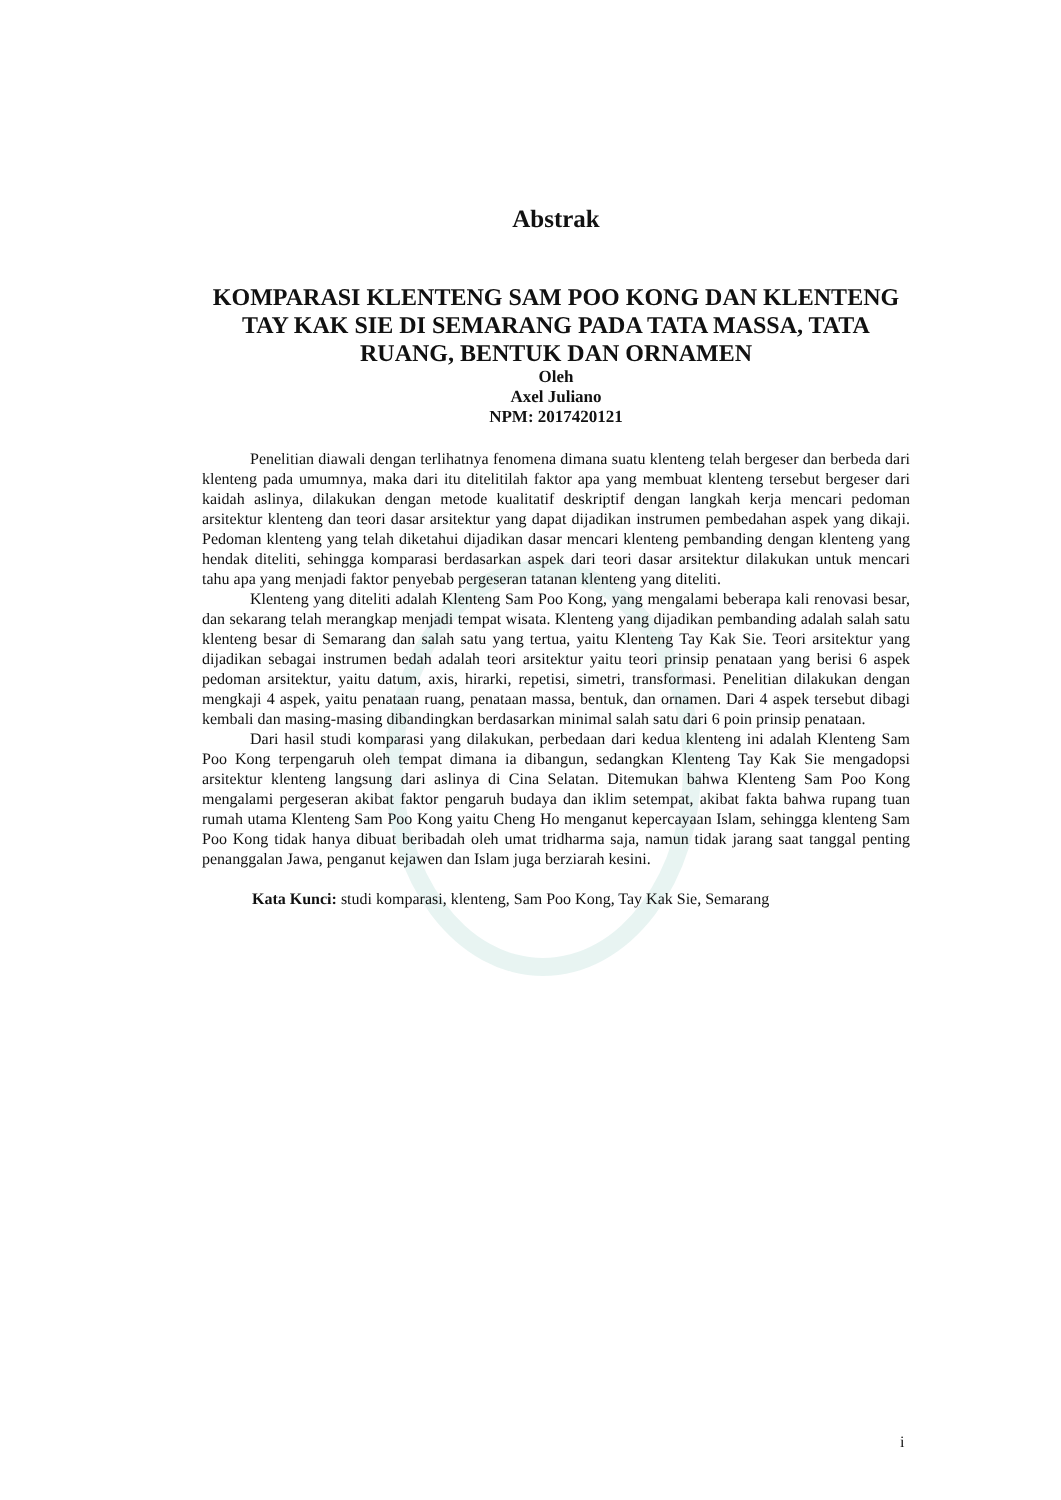Abstrak
KOMPARASI KLENTENG SAM POO KONG DAN KLENTENG TAY KAK SIE DI SEMARANG PADA TATA MASSA, TATA RUANG, BENTUK DAN ORNAMEN
Oleh
Axel Juliano
NPM: 2017420121
Penelitian diawali dengan terlihatnya fenomena dimana suatu klenteng telah bergeser dan berbeda dari klenteng pada umumnya, maka dari itu ditelitilah faktor apa yang membuat klenteng tersebut bergeser dari kaidah aslinya, dilakukan dengan metode kualitatif deskriptif dengan langkah kerja mencari pedoman arsitektur klenteng dan teori dasar arsitektur yang dapat dijadikan instrumen pembedahan aspek yang dikaji. Pedoman klenteng yang telah diketahui dijadikan dasar mencari klenteng pembanding dengan klenteng yang hendak diteliti, sehingga komparasi berdasarkan aspek dari teori dasar arsitektur dilakukan untuk mencari tahu apa yang menjadi faktor penyebab pergeseran tatanan klenteng yang diteliti.
Klenteng yang diteliti adalah Klenteng Sam Poo Kong, yang mengalami beberapa kali renovasi besar, dan sekarang telah merangkap menjadi tempat wisata. Klenteng yang dijadikan pembanding adalah salah satu klenteng besar di Semarang dan salah satu yang tertua, yaitu Klenteng Tay Kak Sie. Teori arsitektur yang dijadikan sebagai instrumen bedah adalah teori arsitektur yaitu teori prinsip penataan yang berisi 6 aspek pedoman arsitektur, yaitu datum, axis, hirarki, repetisi, simetri, transformasi. Penelitian dilakukan dengan mengkaji 4 aspek, yaitu penataan ruang, penataan massa, bentuk, dan ornamen. Dari 4 aspek tersebut dibagi kembali dan masing-masing dibandingkan berdasarkan minimal salah satu dari 6 poin prinsip penataan.
Dari hasil studi komparasi yang dilakukan, perbedaan dari kedua klenteng ini adalah Klenteng Sam Poo Kong terpengaruh oleh tempat dimana ia dibangun, sedangkan Klenteng Tay Kak Sie mengadopsi arsitektur klenteng langsung dari aslinya di Cina Selatan. Ditemukan bahwa Klenteng Sam Poo Kong mengalami pergeseran akibat faktor pengaruh budaya dan iklim setempat, akibat fakta bahwa rupang tuan rumah utama Klenteng Sam Poo Kong yaitu Cheng Ho menganut kepercayaan Islam, sehingga klenteng Sam Poo Kong tidak hanya dibuat beribadah oleh umat tridharma saja, namun tidak jarang saat tanggal penting penanggalan Jawa, penganut kejawen dan Islam juga berziarah kesini.
Kata Kunci: studi komparasi, klenteng, Sam Poo Kong, Tay Kak Sie, Semarang
i